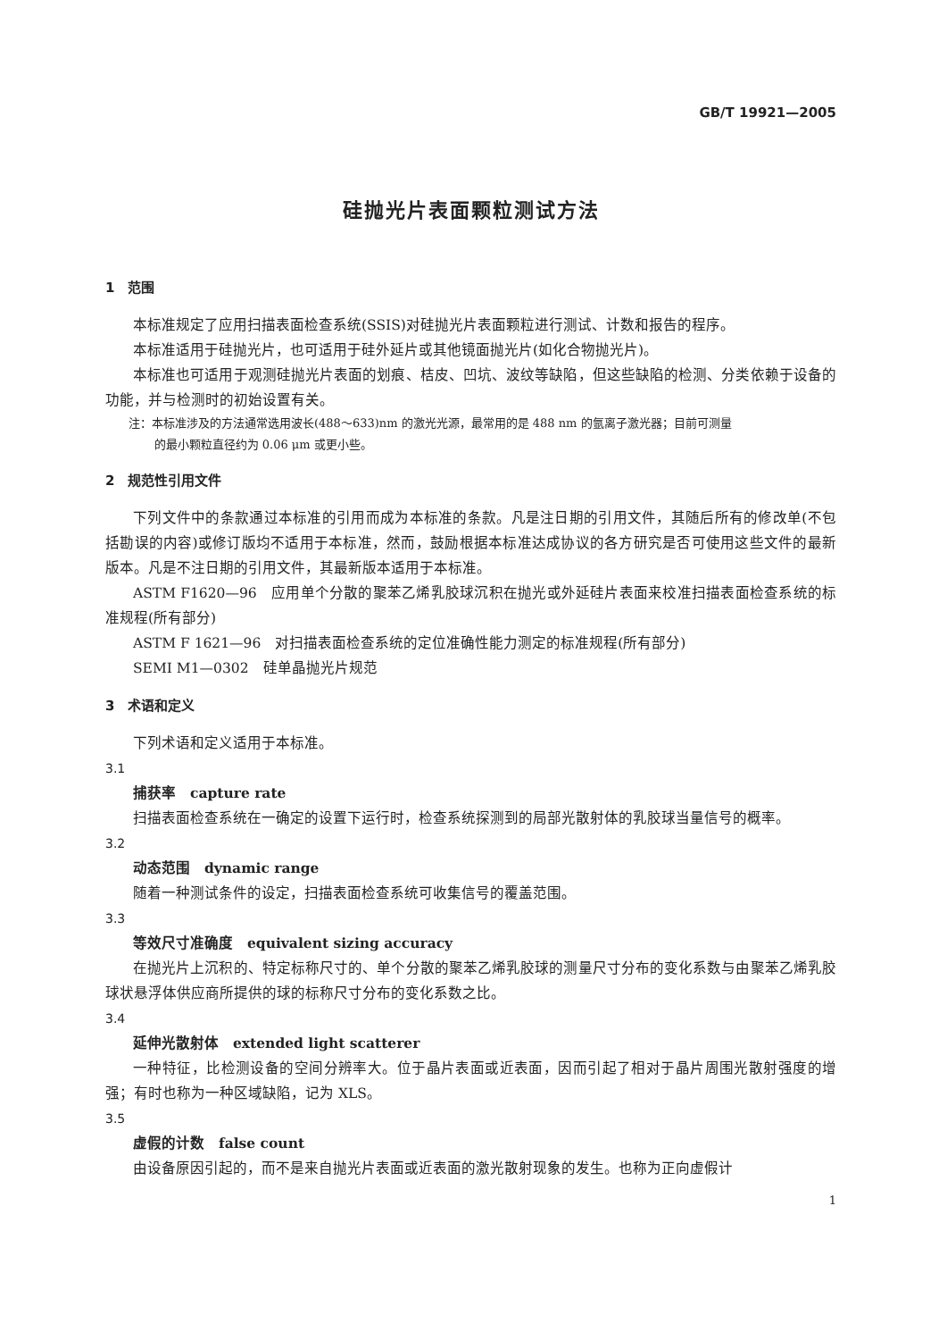GB/T 19921—2005
硅抛光片表面颗粒测试方法
1　范围
本标准规定了应用扫描表面检查系统(SSIS)对硅抛光片表面颗粒进行测试、计数和报告的程序。
本标准适用于硅抛光片，也可适用于硅外延片或其他镜面抛光片(如化合物抛光片)。
本标准也可适用于观测硅抛光片表面的划痕、桔皮、凹坑、波纹等缺陷，但这些缺陷的检测、分类依赖于设备的功能，并与检测时的初始设置有关。
注：本标准涉及的方法通常选用波长(488～633)nm 的激光光源，最常用的是 488 nm 的氩离子激光器；目前可测量
的最小颗粒直径约为 0.06 μm 或更小些。
2　规范性引用文件
下列文件中的条款通过本标准的引用而成为本标准的条款。凡是注日期的引用文件，其随后所有的修改单(不包括勘误的内容)或修订版均不适用于本标准，然而，鼓励根据本标准达成协议的各方研究是否可使用这些文件的最新版本。凡是不注日期的引用文件，其最新版本适用于本标准。
ASTM F1620—96　应用单个分散的聚苯乙烯乳胶球沉积在抛光或外延硅片表面来校准扫描表面检查系统的标准规程(所有部分)
ASTM F 1621—96　对扫描表面检查系统的定位准确性能力测定的标准规程(所有部分)
SEMI M1—0302　硅单晶抛光片规范
3　术语和定义
下列术语和定义适用于本标准。
3.1
捕获率　capture rate
扫描表面检查系统在一确定的设置下运行时，检查系统探测到的局部光散射体的乳胶球当量信号的概率。
3.2
动态范围　dynamic range
随着一种测试条件的设定，扫描表面检查系统可收集信号的覆盖范围。
3.3
等效尺寸准确度　equivalent sizing accuracy
在抛光片上沉积的、特定标称尺寸的、单个分散的聚苯乙烯乳胶球的测量尺寸分布的变化系数与由聚苯乙烯乳胶球状悬浮体供应商所提供的球的标称尺寸分布的变化系数之比。
3.4
延伸光散射体　extended light scatterer
一种特征，比检测设备的空间分辨率大。位于晶片表面或近表面，因而引起了相对于晶片周围光散射强度的增强；有时也称为一种区域缺陷，记为 XLS。
3.5
虚假的计数　false count
由设备原因引起的，而不是来自抛光片表面或近表面的激光散射现象的发生。也称为正向虚假计
1